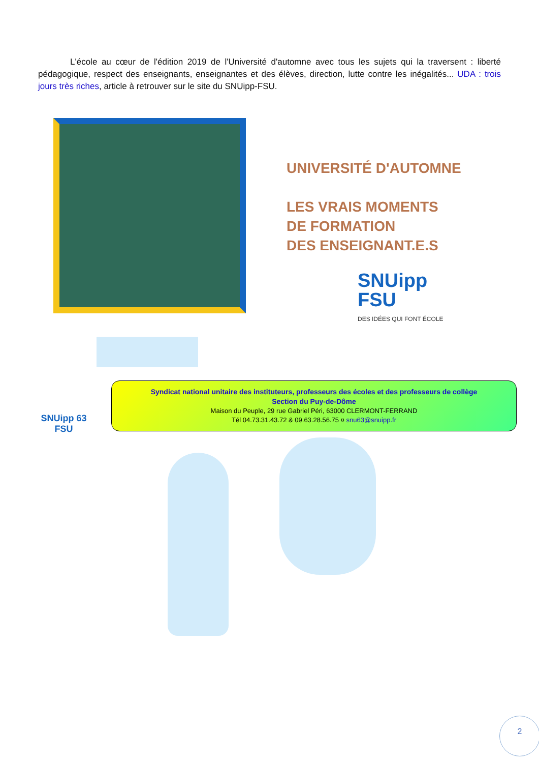L'école au cœur de l'édition 2019 de l'Université d'automne avec tous les sujets qui la traversent : liberté pédagogique, respect des enseignants, enseignantes et des élèves, direction, lutte contre les inégalités... UDA : trois jours très riches, article à retrouver sur le site du SNUipp-FSU.
UNIVERSITÉ D'AUTOMNE
LES VRAIS MOMENTS
DE FORMATION
DES ENSEIGNANT.E.S
SNUipp
FSU
DES IDÉES QUI FONT ÉCOLE
SNUipp 63
FSU
Syndicat national unitaire des instituteurs, professeurs des écoles et des professeurs de collège
Section du Puy-de-Dôme
Maison du Peuple, 29 rue Gabriel Péri, 63000 CLERMONT-FERRAND
Tél 04.73.31.43.72 & 09.63.28.56.75 ¤ snu63@snuipp.fr
2